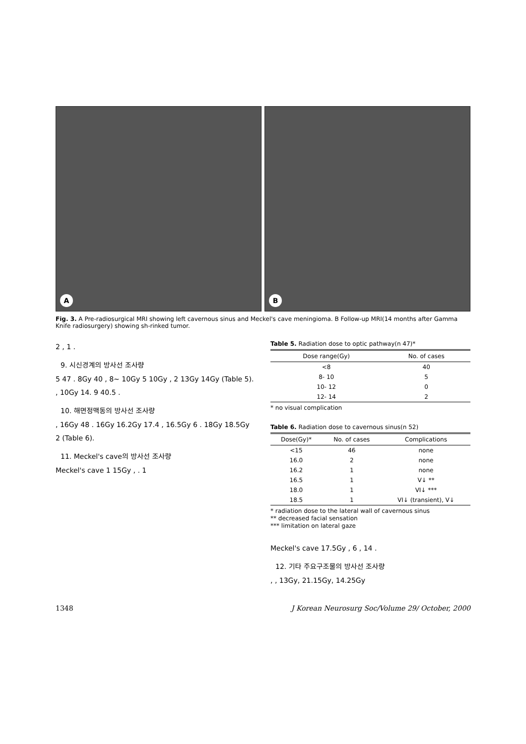A
B
Fig. 3. A Pre-radiosurgical MRI showing left cavernous sinus and Meckel's cave meningioma. B Follow-up MRI(14 months after Gamma Knife radiosurgery) showing sh-rinked tumor.
2 , 1 .
9. 시신경계의 방사선 조사량
5 47 . 8Gy 40 , 8~ 10Gy 5 10Gy , 2 13Gy 14Gy (Table 5). , 10Gy 14. 9 40.5 .
10. 해면정맥동의 방사선 조사량
, 16Gy 48 . 16Gy 16.2Gy 17.4 , 16.5Gy 6 . 18Gy 18.5Gy 2 (Table 6).
11. Meckel's cave의 방사선 조사량
Meckel's cave 1 15Gy , . 1
Table 5. Radiation dose to optic pathway(n 47)*
| Dose range(Gy) | No. of cases |
| --- | --- |
| <8 | 40 |
| 8- 10 | 5 |
| 10- 12 | 0 |
| 12- 14 | 2 |
* no visual complication
Table 6. Radiation dose to cavernous sinus(n 52)
| Dose(Gy)* | No. of cases | Complications |
| --- | --- | --- |
| <15 | 46 | none |
| 16.0 | 2 | none |
| 16.2 | 1 | none |
| 16.5 | 1 | V↓ ** |
| 18.0 | 1 | VI↓ *** |
| 18.5 | 1 | VI↓ (transient), V↓ |
* radiation dose to the lateral wall of cavernous sinus
** decreased facial sensation
*** limitation on lateral gaze
Meckel's cave 17.5Gy , 6 , 14 .
12. 기타 주요구조물의 방사선 조사량
, , 13Gy, 21.15Gy, 14.25Gy
1348 J Korean Neurosurg Soc/Volume 29/ October, 2000